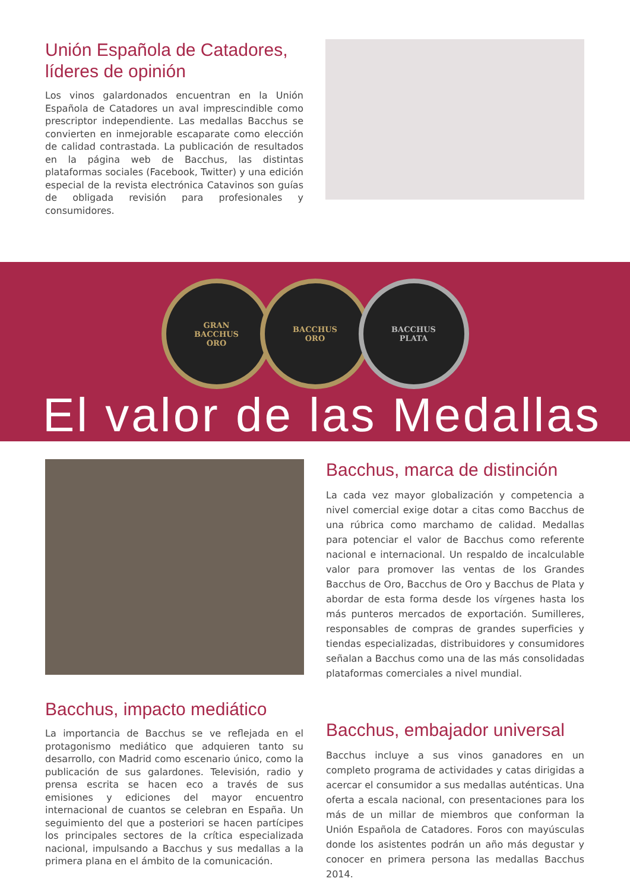Unión Española de Catadores, líderes de opinión
Los vinos galardonados encuentran en la Unión Española de Catadores un aval imprescindible como prescriptor independiente. Las medallas Bacchus se convierten en inmejorable escaparate como elección de calidad contrastada. La publicación de resultados en la página web de Bacchus, las distintas plataformas sociales (Facebook, Twitter) y una edición especial de la revista electrónica Catavinos son guías de obligada revisión para profesionales y consumidores.
GRAN
BACCHUS
ORO
BACCHUS
ORO
BACCHUS
PLATA
El valor de las Medallas
Bacchus, marca de distinción
La cada vez mayor globalización y competencia a nivel comercial exige dotar a citas como Bacchus de una rúbrica como marchamo de calidad. Medallas para potenciar el valor de Bacchus como referente nacional e internacional. Un respaldo de incalculable valor para promover las ventas de los Grandes Bacchus de Oro, Bacchus de Oro y Bacchus de Plata y abordar de esta forma desde los vírgenes hasta los más punteros mercados de exportación. Sumilleres, responsables de compras de grandes superficies y tiendas especializadas, distribuidores y consumidores señalan a Bacchus como una de las más consolidadas plataformas comerciales a nivel mundial.
Bacchus, impacto mediático
La importancia de Bacchus se ve reflejada en el protagonismo mediático que adquieren tanto su desarrollo, con Madrid como escenario único, como la publicación de sus galardones. Televisión, radio y prensa escrita se hacen eco a través de sus emisiones y ediciones del mayor encuentro internacional de cuantos se celebran en España. Un seguimiento del que a posteriori se hacen partícipes los principales sectores de la crítica especializada nacional, impulsando a Bacchus y sus medallas a la primera plana en el ámbito de la comunicación.
Bacchus, embajador universal
Bacchus incluye a sus vinos ganadores en un completo programa de actividades y catas dirigidas a acercar el consumidor a sus medallas auténticas. Una oferta a escala nacional, con presentaciones para los más de un millar de miembros que conforman la Unión Española de Catadores. Foros con mayúsculas donde los asistentes podrán un año más degustar y conocer en primera persona las medallas Bacchus 2014.